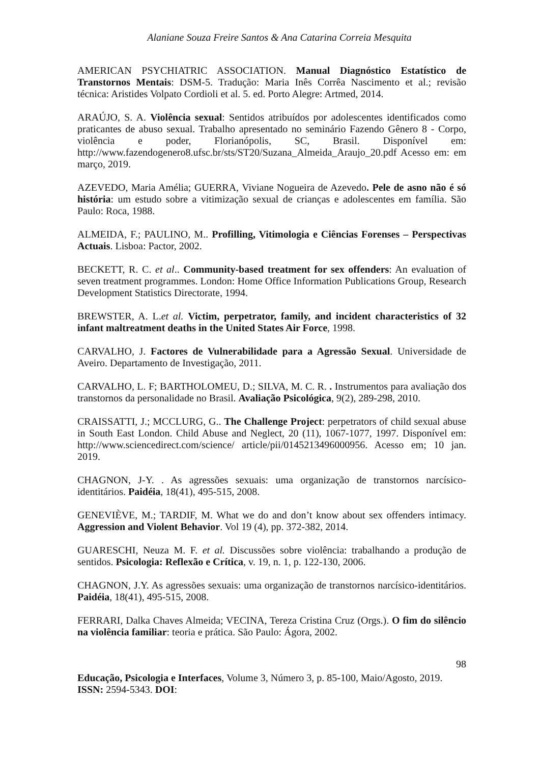Alaniane Souza Freire Santos & Ana Catarina Correia Mesquita
AMERICAN PSYCHIATRIC ASSOCIATION. Manual Diagnóstico Estatístico de Transtornos Mentais: DSM-5. Tradução: Maria Inês Corrêa Nascimento et al.; revisão técnica: Aristides Volpato Cordioli et al. 5. ed. Porto Alegre: Artmed, 2014.
ARAÚJO, S. A. Violência sexual: Sentidos atribuídos por adolescentes identificados como praticantes de abuso sexual. Trabalho apresentado no seminário Fazendo Gênero 8 - Corpo, violência e poder, Florianópolis, SC, Brasil. Disponível em: http://www.fazendogenero8.ufsc.br/sts/ST20/Suzana_Almeida_Araujo_20.pdf Acesso em: em março, 2019.
AZEVEDO, Maria Amélia; GUERRA, Viviane Nogueira de Azevedo. Pele de asno não é só história: um estudo sobre a vitimização sexual de crianças e adolescentes em família. São Paulo: Roca, 1988.
ALMEIDA, F.; PAULINO, M.. Profilling, Vitimologia e Ciências Forenses – Perspectivas Actuais. Lisboa: Pactor, 2002.
BECKETT, R. C. et al.. Community-based treatment for sex offenders: An evaluation of seven treatment programmes. London: Home Office Information Publications Group, Research Development Statistics Directorate, 1994.
BREWSTER, A. L.et al. Victim, perpetrator, family, and incident characteristics of 32 infant maltreatment deaths in the United States Air Force, 1998.
CARVALHO, J. Factores de Vulnerabilidade para a Agressão Sexual. Universidade de Aveiro. Departamento de Investigação, 2011.
CARVALHO, L. F; BARTHOLOMEU, D.; SILVA, M. C. R. . Instrumentos para avaliação dos transtornos da personalidade no Brasil. Avaliação Psicológica, 9(2), 289-298, 2010.
CRAISSATTI, J.; MCCLURG, G.. The Challenge Project: perpetrators of child sexual abuse in South East London. Child Abuse and Neglect, 20 (11), 1067-1077, 1997. Disponível em: http://www.sciencedirect.com/science/ article/pii/0145213496000956. Acesso em; 10 jan. 2019.
CHAGNON, J-Y. . As agressões sexuais: uma organização de transtornos narcísico-identitários. Paidéia, 18(41), 495-515, 2008.
GENEVIÈVE, M.; TARDIF, M. What we do and don’t know about sex offenders intimacy. Aggression and Violent Behavior. Vol 19 (4), pp. 372-382, 2014.
GUARESCHI, Neuza M. F. et al. Discussões sobre violência: trabalhando a produção de sentidos. Psicologia: Reflexão e Crítica, v. 19, n. 1, p. 122-130, 2006.
CHAGNON, J.Y. As agressões sexuais: uma organização de transtornos narcísico-identitários. Paidéia, 18(41), 495-515, 2008.
FERRARI, Dalka Chaves Almeida; VECINA, Tereza Cristina Cruz (Orgs.). O fim do silêncio na violência familiar: teoria e prática. São Paulo: Ágora, 2002.
98
Educação, Psicologia e Interfaces, Volume 3, Número 3, p. 85-100, Maio/Agosto, 2019.
ISSN: 2594-5343. DOI: